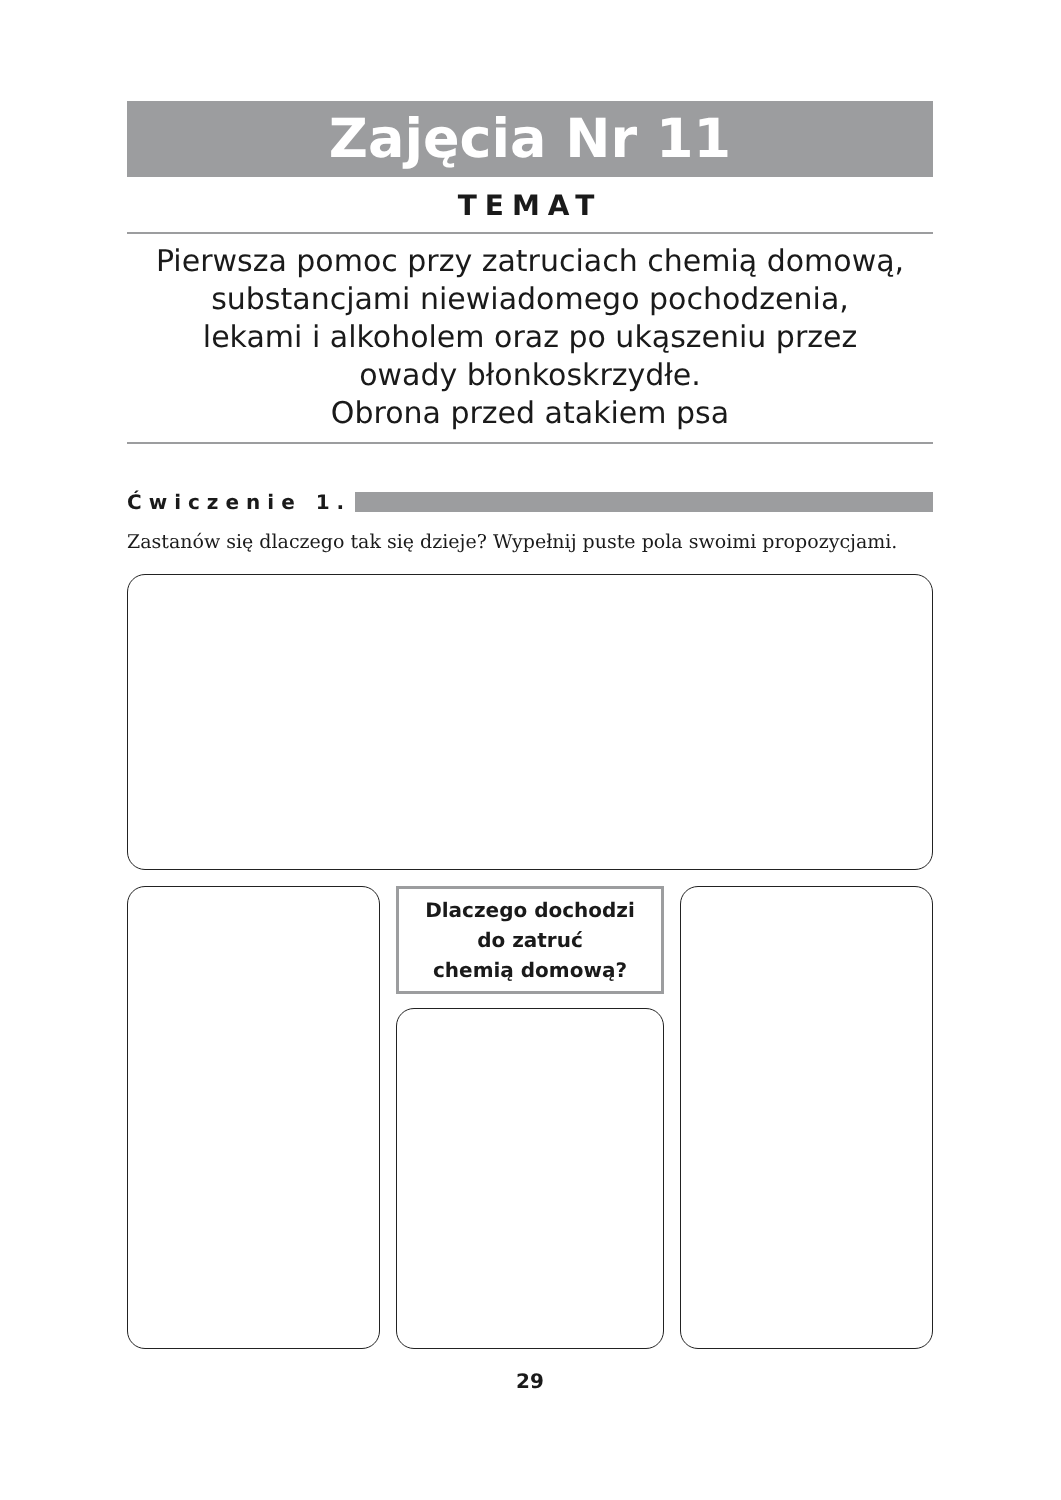Zajęcia Nr 11
TEMAT
Pierwsza pomoc przy zatruciach chemią domową,
substancjami niewiadomego pochodzenia,
lekami i alkoholem oraz po ukąszeniu przez
owady błonkoskrzydłe.
Obrona przed atakiem psa
Ćwiczenie 1.
Zastanów się dlaczego tak się dzieje? Wypełnij puste pola swoimi propozycjami.
Dlaczego dochodzi
do zatruć
chemią domową?
29